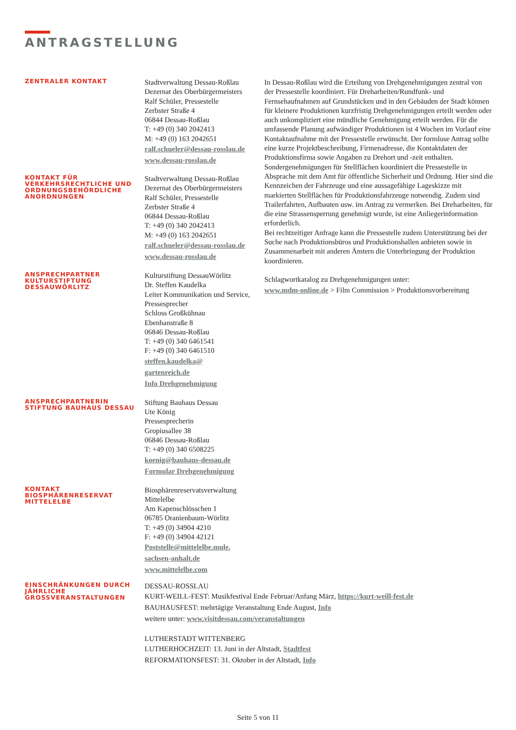ANTRAGSTELLUNG
ZENTRALER KONTAKT
Stadtverwaltung Dessau-Roßlau
Dezernat des Oberbürgermeisters
Ralf Schüler, Pressestelle
Zerbster Straße 4
06844 Dessau-Roßlau
T: +49 (0) 340 2042413
M: +49 (0) 163 2042651
ralf.schueler@dessau-rosslau.de
www.dessau-rosslau.de
In Dessau-Roßlau wird die Erteilung von Drehgenehmigungen zentral von der Pressestelle koordiniert. Für Dreharbeiten/Rundfunk- und Fernsehaufnahmen auf Grundstücken und in den Gebäuden der Stadt können für kleinere Produktionen kurzfristig Drehgenehmigungen erteilt werden oder auch unkompliziert eine mündliche Genehmigung erteilt werden. Für die umfassende Planung aufwändiger Produktionen ist 4 Wochen im Vorlauf eine Kontaktaufnahme mit der Pressestelle erwünscht. Der formlose Antrag sollte eine kurze Projektbeschreibung, Firmenadresse, die Kontaktdaten der Produktionsfirma sowie Angaben zu Drehort und -zeit enthalten.
Sondergenehmigungen für Stellflächen koordiniert die Pressestelle in Absprache mit dem Amt für öffentliche Sicherheit und Ordnung. Hier sind die Kennzeichen der Fahrzeuge und eine aussagefähige Lageskizze mit markierten Stellflächen für Produktionsfahrzeuge notwendig. Zudem sind Trailerfahrten, Aufbauten usw. im Antrag zu vermerken. Bei Dreharbeiten, für die eine Strassensperrung genehmigt wurde, ist eine Anliegerinformation erforderlich.
Bei rechtzeitiger Anfrage kann die Pressestelle zudem Unterstützung bei der Suche nach Produktionsbüros und Produktionshallen anbieten sowie in Zusammenarbeit mit anderen Ämtern die Unterbringung der Produktion koordinieren.
Schlagwortkatalog zu Drehgenehmigungen unter:
www.mdm-online.de > Film Commission > Produktionsvorbereitung
KONTAKT FÜR VERKEHRSRECHTLICHE UND ORDNUNGSBEHÖRDLICHE ANORDNUNGEN
Stadtverwaltung Dessau-Roßlau
Dezernat des Oberbürgermeisters
Ralf Schüler, Pressestelle
Zerbster Straße 4
06844 Dessau-Roßlau
T: +49 (0) 340 2042413
M: +49 (0) 163 2042651
ralf.schueler@dessau-rosslau.de
www.dessau-rosslau.de
ANSPRECHPARTNER KULTURSTIFTUNG DESSAUWÖRLITZ
Kulturstiftung DessauWörlitz
Dr. Steffen Kaudelka
Leiter Kommunikation und Service, Pressesprecher
Schloss Großkühnau
Ebenhanstraße 8
06846 Dessau-Roßlau
T: +49 (0) 340 6461541
F: +49 (0) 340 6461510
steffen.kaudelka@
gartenreich.de
Info Drehgenehmigung
ANSPRECHPARTNERIN STIFTUNG BAUHAUS DESSAU
Stiftung Bauhaus Dessau
Ute König
Pressesprecherin
Gropiusallee 38
06846 Dessau-Roßlau
T: +49 (0) 340 6508225
koenig@bauhaus-dessau.de
Formular Drehgenehmigung
KONTAKT BIOSPHÄRENRESERVAT MITTELELBE
Biosphärenreservatsverwaltung Mittelelbe
Am Kapenschlösschen 1
06785 Oranienbaum-Wörlitz
T: +49 (0) 34904 4210
F: +49 (0) 34904 42121
Poststelle@mittelelbe.mule.
sachsen-anhalt.de
www.mittelelbe.com
EINSCHRÄNKUNGEN DURCH JÄHRLICHE GROSSVERANSTALTUNGEN
DESSAU-ROSSLAU
KURT-WEILL-FEST: Musikfestival Ende Februar/Anfang März, https://kurt-weill-fest.de
BAUHAUSFEST: mehrtägige Veranstaltung Ende August, Info
weitere unter: www.visitdessau.com/veranstaltungen
LUTHERSTADT WITTENBERG
LUTHERHOCHZEIT: 13. Juni in der Altstadt, Stadtfest
REFORMATIONSFEST: 31. Oktober in der Altstadt, Info
Seite 5 von 11